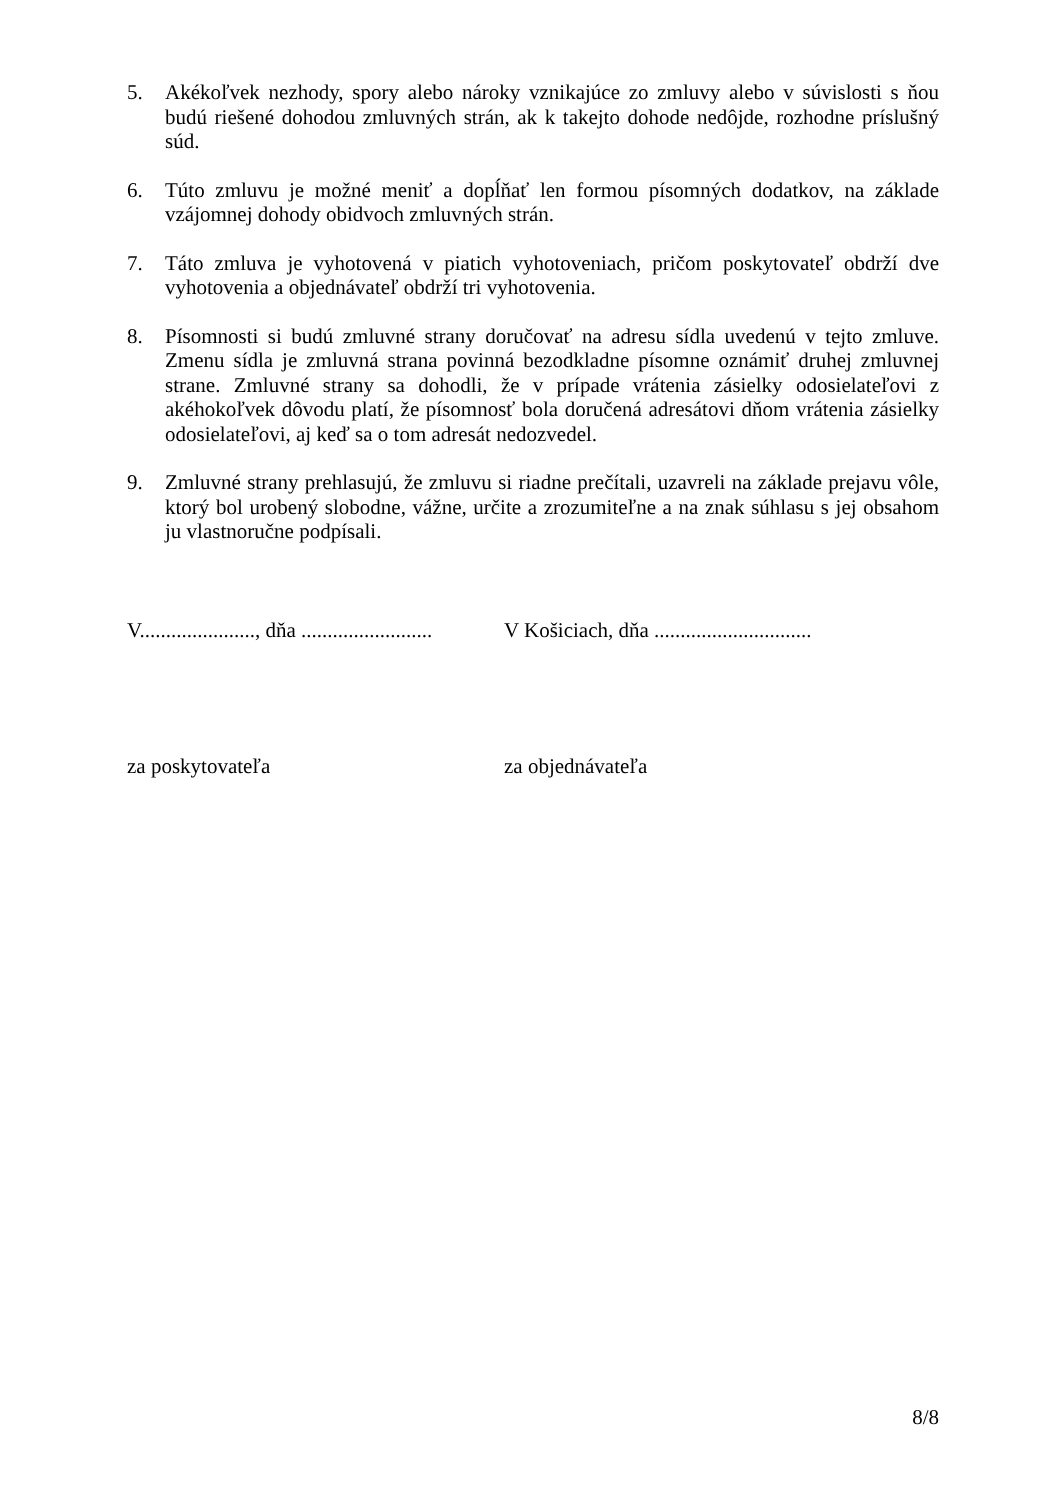5. Akékoľvek nezhody, spory alebo nároky vznikajúce zo zmluvy alebo v súvislosti s ňou budú riešené dohodou zmluvných strán, ak k takejto dohode nedôjde, rozhodne príslušný súd.
6. Túto zmluvu je možné meniť a dopĺňať len formou písomných dodatkov, na základe vzájomnej dohody obidvoch zmluvných strán.
7. Táto zmluva je vyhotovená v piatich vyhotoveniach, pričom poskytovateľ obdrží dve vyhotovenia a objednávateľ obdrží tri vyhotovenia.
8. Písomnosti si budú zmluvné strany doručovať na adresu sídla uvedenú v tejto zmluve. Zmenu sídla je zmluvná strana povinná bezodkladne písomne oznámiť druhej zmluvnej strane. Zmluvné strany sa dohodli, že v prípade vrátenia zásielky odosielateľovi z akéhokoľvek dôvodu platí, že písomnosť bola doručená adresátovi dňom vrátenia zásielky odosielateľovi, aj keď sa o tom adresát nedozvedel.
9. Zmluvné strany prehlasujú, že zmluvu si riadne prečítali, uzavreli na základe prejavu vôle, ktorý bol urobený slobodne, vážne, určite a zrozumiteľne a na znak súhlasu s jej obsahom ju vlastnoručne podpísali.
V......................, dňa .........................
V Košiciach, dňa ..............................
za poskytovateľa za objednávateľa
8/8